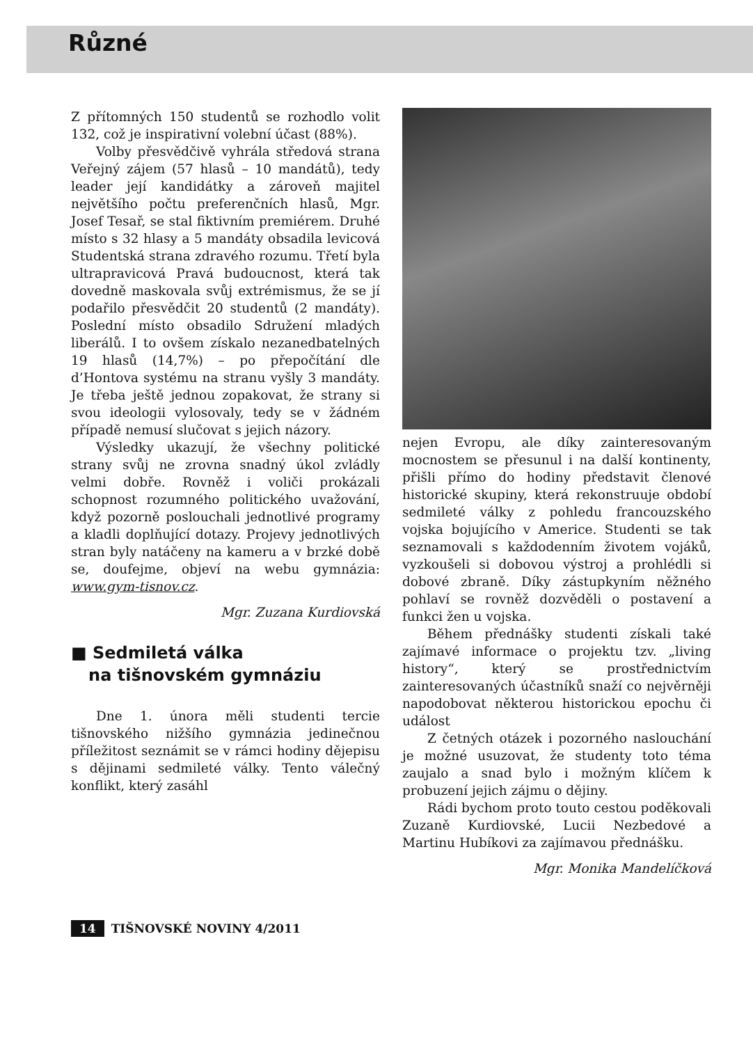Různé
Z přítomných 150 studentů se rozhodlo volit 132, což je inspirativní volební účast (88%).
Volby přesvědčivě vyhrála středová strana Veřejný zájem (57 hlasů – 10 mandátů), tedy leader její kandidátky a zároveň majitel největšího počtu preferenčních hlasů, Mgr. Josef Tesař, se stal fiktivním premiérem. Druhé místo s 32 hlasy a 5 mandáty obsadila levicová Studentská strana zdravého rozumu. Třetí byla ultrapravicová Pravá budoucnost, která tak dovedně maskovala svůj extrémismus, že se jí podařilo přesvědčit 20 studentů (2 mandáty). Poslední místo obsadilo Sdružení mladých liberálů. I to ovšem získalo nezanedbatelných 19 hlasů (14,7%) – po přepočítání dle d’Hontova systému na stranu vyšly 3 mandáty. Je třeba ještě jednou zopakovat, že strany si svou ideologii vylosovaly, tedy se v žádném případě nemusí slučovat s jejich názory.
Výsledky ukazují, že všechny politické strany svůj ne zrovna snadný úkol zvládly velmi dobře. Rovněž i voliči prokázali schopnost rozumného politického uvažování, když pozorně poslouchali jednotlivé programy a kladli doplňující dotazy. Projevy jednotlivých stran byly natáčeny na kameru a v brzké době se, doufejme, objeví na webu gymnázia: www.gym-tisnov.cz.
Mgr. Zuzana Kurdiovská
■ Sedmiletá válka
na tišnovském gymnáziu
Dne 1. února měli studenti tercie tišnovského nižšího gymnázia jedinečnou příležitost seznámit se v rámci hodiny dějepisu s dějinami sedmileté války. Tento válečný konflikt, který zasáhl
nejen Evropu, ale díky zainteresovaným mocnostem se přesunul i na další kontinenty, přišli přímo do hodiny představit členové historické skupiny, která rekonstruuje období sedmileté války z pohledu francouzského vojska bojujícího v Americe. Studenti se tak seznamovali s každodenním životem vojáků, vyzkoušeli si dobovou výstroj a prohlédli si dobové zbraně. Díky zástupkyním něžného pohlaví se rovněž dozvěděli o postavení a funkci žen u vojska.
Během přednášky studenti získali také zajímavé informace o projektu tzv. „living history“, který se prostřednictvím zainteresovaných účastníků snaží co nejvěrněji napodobovat některou historickou epochu či událost
Z četných otázek i pozorného naslouchání je možné usuzovat, že studenty toto téma zaujalo a snad bylo i možným klíčem k probuzení jejich zájmu o dějiny.
Rádi bychom proto touto cestou poděkovali Zuzaně Kurdiovské, Lucii Nezbedové a Martinu Hubíkovi za zajímavou přednášku.
Mgr. Monika Mandelíčková
14 TIŠNOVSKÉ NOVINY 4/2011